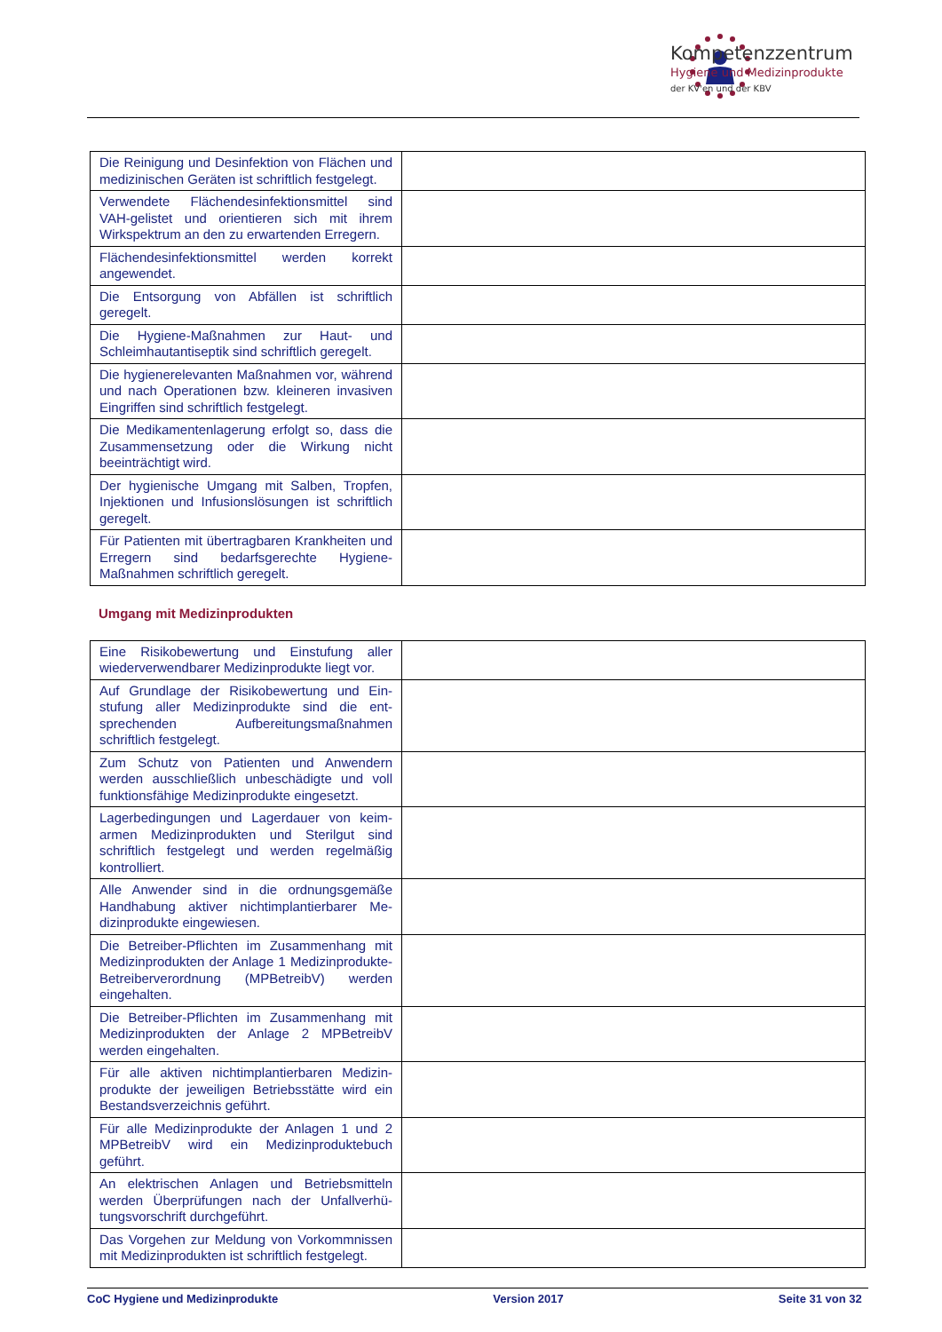Kompetenzzentrum
Hygiene und Medizinprodukte
der KV'en und der KBV
| Die Reinigung und Desinfektion von Flächen und medizinischen Geräten ist schriftlich fest­gelegt. | |
| Verwendete Flächendesinfektionsmittel sind VAH-gelistet und orientieren sich mit ihrem Wirkspektrum an den zu erwartenden Erregern. | |
| Flächendesinfektionsmittel werden korrekt angewendet. | |
| Die Entsorgung von Abfällen ist schriftlich geregelt. | |
| Die Hygiene-Maßnahmen zur Haut- und Schleimhautantiseptik sind schriftlich geregelt. | |
| Die hygienerelevanten Maßnahmen vor, wäh­rend und nach Operationen bzw. kleineren invasiven Eingriffen sind schriftlich festgelegt. | |
| Die Medikamentenlagerung erfolgt so, dass die Zusammensetzung oder die Wirkung nicht beeinträchtigt wird. | |
| Der hygienische Umgang mit Salben, Tropfen, Injektionen und Infusionslösungen ist schrift­lich geregelt. | |
| Für Patienten mit übertragbaren Krankheiten und Erregern sind bedarfsgerechte Hygiene-Maßnahmen schriftlich geregelt. | |
Umgang mit Medizinprodukten
| Eine Risikobewertung und Einstufung aller wiederverwendbarer Medizinprodukte liegt vor. | |
| Auf Grundlage der Risikobewertung und Ein­stufung aller Medizinprodukte sind die ent­sprechenden Aufbereitungsmaßnahmen schriftlich festgelegt. | |
| Zum Schutz von Patienten und Anwendern werden ausschließlich unbeschädigte und voll funktionsfähige Medizinprodukte eingesetzt. | |
| Lagerbedingungen und Lagerdauer von keim­armen Medizinprodukten und Sterilgut sind schriftlich festgelegt und werden regelmäßig kontrolliert. | |
| Alle Anwender sind in die ordnungsgemäße Handhabung aktiver nichtimplantierbarer Me­dizinprodukte eingewiesen. | |
| Die Betreiber-Pflichten im Zusammenhang mit Medizinprodukten der Anlage 1 Medizinpro­dukte-Betreiberverordnung (MPBetreibV) wer­den eingehalten. | |
| Die Betreiber-Pflichten im Zusammenhang mit Medizinprodukten der Anlage 2 MPBetreibV werden eingehalten. | |
| Für alle aktiven nichtimplantierbaren Medizin­produkte der jeweiligen Betriebsstätte wird ein Bestandsverzeichnis geführt. | |
| Für alle Medizinprodukte der Anlagen 1 und 2 MPBetreibV wird ein Medizinproduktebuch geführt. | |
| An elektrischen Anlagen und Betriebsmitteln werden Überprüfungen nach der Unfallverhü­tungsvorschrift durchgeführt. | |
| Das Vorgehen zur Meldung von Vorkommnis­sen mit Medizinprodukten ist schriftlich festge­legt. | |
CoC Hygiene und Medizinprodukte Version 2017 Seite 31 von 32